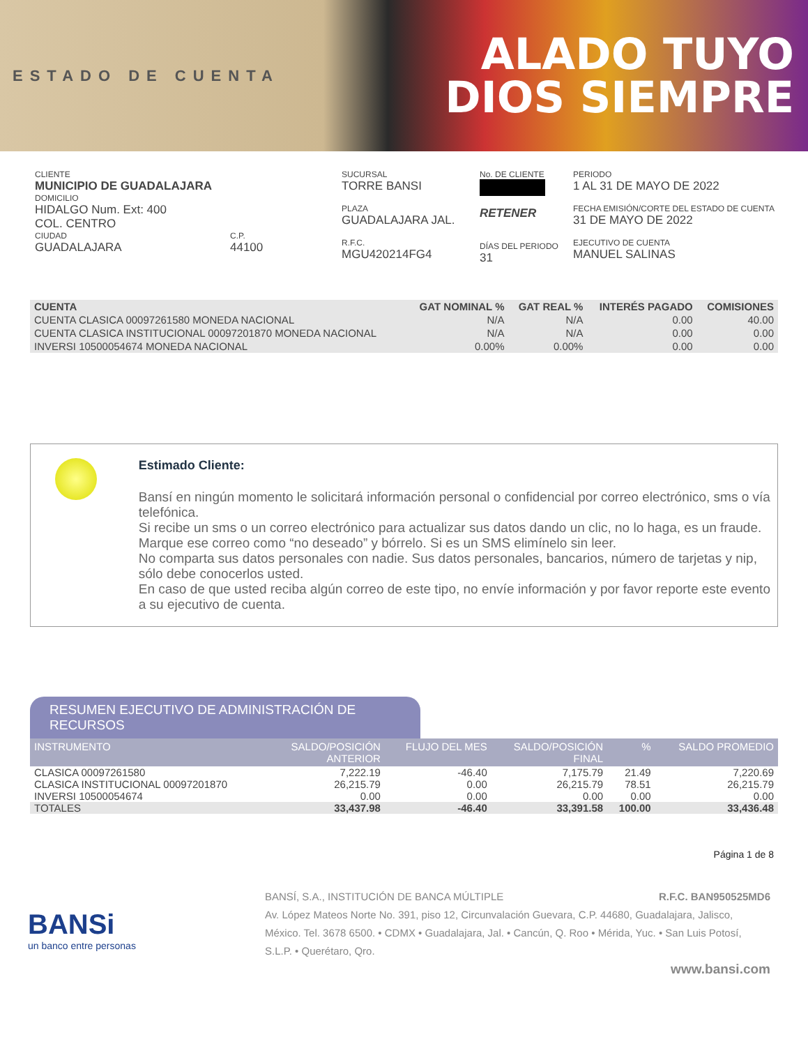ESTADO DE CUENTA
ALADO TUYO
DIOS SIEMPRE
CLIENTE
MUNICIPIO DE GUADALAJARA
DOMICILIO
HIDALGO Num. Ext: 400
COL. CENTRO
CIUDAD
GUADALAJARA
C.P.
44100
SUCURSAL
TORRE BANSI
PLAZA
GUADALAJARA JAL.
R.F.C.
MGU420214FG4
No. DE CLIENTE
RETENER
DÍAS DEL PERIODO
31
PERIODO
1 AL 31 DE MAYO DE 2022
FECHA EMISIÓN/CORTE DEL ESTADO DE CUENTA
31 DE MAYO DE 2022
EJECUTIVO DE CUENTA
MANUEL SALINAS
| CUENTA | GAT NOMINAL % | GAT REAL % | INTERÉS PAGADO | COMISIONES |
| --- | --- | --- | --- | --- |
| CUENTA CLASICA 00097261580 MONEDA NACIONAL | N/A | N/A | 0.00 | 40.00 |
| CUENTA CLASICA INSTITUCIONAL 00097201870 MONEDA NACIONAL | N/A | N/A | 0.00 | 0.00 |
| INVERSI 10500054674 MONEDA NACIONAL | 0.00% | 0.00% | 0.00 | 0.00 |
Estimado Cliente:
Bansí en ningún momento le solicitará información personal o confidencial por correo electrónico, sms o vía telefónica.
Si recibe un sms o un correo electrónico para actualizar sus datos dando un clic, no lo haga, es un fraude.
Marque ese correo como “no deseado” y bórrelo. Si es un SMS elimínelo sin leer.
No comparta sus datos personales con nadie. Sus datos personales, bancarios, número de tarjetas y nip, sólo debe conocerlos usted.
En caso de que usted reciba algún correo de este tipo, no envíe información y por favor reporte este evento a su ejecutivo de cuenta.
RESUMEN EJECUTIVO DE ADMINISTRACIÓN DE RECURSOS
| INSTRUMENTO | SALDO/POSICIÓN ANTERIOR | FLUJO DEL MES | SALDO/POSICIÓN FINAL | % | SALDO PROMEDIO |
| --- | --- | --- | --- | --- | --- |
| CLASICA 00097261580 | 7,222.19 | -46.40 | 7,175.79 | 21.49 | 7,220.69 |
| CLASICA INSTITUCIONAL 00097201870 | 26,215.79 | 0.00 | 26,215.79 | 78.51 | 26,215.79 |
| INVERSI 10500054674 | 0.00 | 0.00 | 0.00 | 0.00 | 0.00 |
| TOTALES | 33,437.98 | -46.40 | 33,391.58 | 100.00 | 33,436.48 |
Página 1 de 8
BANSi
un banco entre personas
BANSÍ, S.A., INSTITUCIÓN DE BANCA MÚLTIPLE R.F.C. BAN950525MD6
Av. López Mateos Norte No. 391, piso 12, Circunvalación Guevara, C.P. 44680, Guadalajara, Jalisco, México. Tel. 3678 6500. • CDMX • Guadalajara, Jal. • Cancún, Q. Roo • Mérida, Yuc. • San Luis Potosí, S.L.P. • Querétaro, Qro.
www.bansi.com